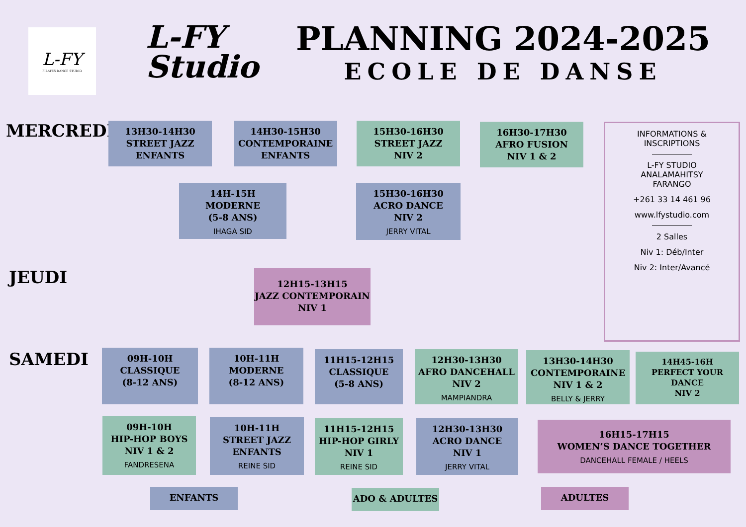L-FY
PILATES DANCE STUDIO
L-FY Studio
PLANNING 2024-2025
ECOLE DE DANSE
MERCREDI
13H30-14H30
STREET JAZZ
ENFANTS
14H30-15H30
CONTEMPORAINE
ENFANTS
15H30-16H30
STREET JAZZ
NIV 2
16H30-17H30
AFRO FUSION
NIV 1 & 2
14H-15H
MODERNE
(5-8 ANS)
IHAGA SID
15H30-16H30
ACRO DANCE
NIV 2
JERRY VITAL
INFORMATIONS &
INSCRIPTIONS
L-FY STUDIO
ANALAMAHITSY
FARANGO
+261 33 14 461 96
www.lfystudio.com
2 Salles
Niv 1: Déb/Inter
Niv 2: Inter/Avancé
JEUDI
12H15-13H15
JAZZ CONTEMPORAIN
NIV 1
SAMEDI
09H-10H
CLASSIQUE
(8-12 ANS)
10H-11H
MODERNE
(8-12 ANS)
11H15-12H15
CLASSIQUE
(5-8 ANS)
12H30-13H30
AFRO DANCEHALL
NIV 2
MAMPIANDRA
13H30-14H30
CONTEMPORAINE
NIV 1 & 2
BELLY & JERRY
14H45-16H
PERFECT YOUR DANCE
NIV 2
09H-10H
HIP-HOP BOYS
NIV 1 & 2
FANDRESENA
10H-11H
STREET JAZZ
ENFANTS
REINE SID
11H15-12H15
HIP-HOP GIRLY
NIV 1
REINE SID
12H30-13H30
ACRO DANCE
NIV 1
JERRY VITAL
16H15-17H15
WOMEN’S DANCE TOGETHER
DANCEHALL FEMALE / HEELS
ENFANTS ADO & ADULTES ADULTES